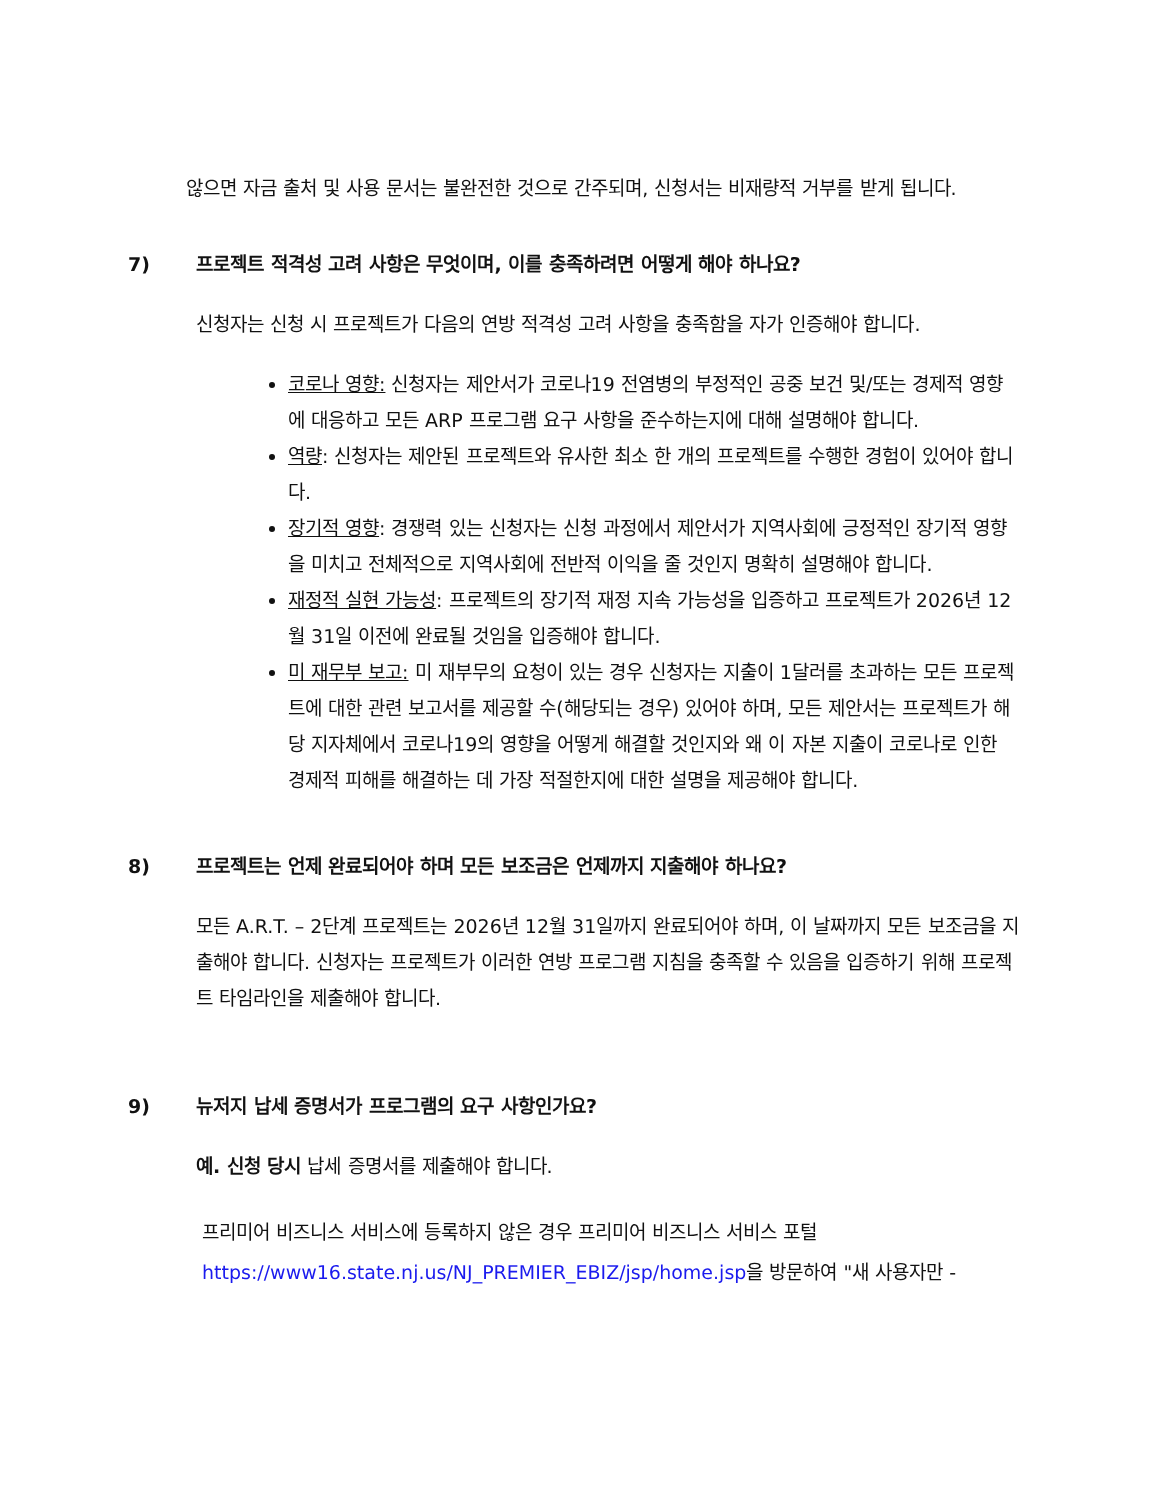않으면 자금 출처 및 사용 문서는 불완전한 것으로 간주되며, 신청서는 비재량적 거부를 받게 됩니다.
7) 프로젝트 적격성 고려 사항은 무엇이며, 이를 충족하려면 어떻게 해야 하나요?
신청자는 신청 시 프로젝트가 다음의 연방 적격성 고려 사항을 충족함을 자가 인증해야 합니다.
코로나 영향: 신청자는 제안서가 코로나19 전염병의 부정적인 공중 보건 및/또는 경제적 영향에 대응하고 모든 ARP 프로그램 요구 사항을 준수하는지에 대해 설명해야 합니다.
역량: 신청자는 제안된 프로젝트와 유사한 최소 한 개의 프로젝트를 수행한 경험이 있어야 합니다.
장기적 영향: 경쟁력 있는 신청자는 신청 과정에서 제안서가 지역사회에 긍정적인 장기적 영향을 미치고 전체적으로 지역사회에 전반적 이익을 줄 것인지 명확히 설명해야 합니다.
재정적 실현 가능성: 프로젝트의 장기적 재정 지속 가능성을 입증하고 프로젝트가 2026년 12월 31일 이전에 완료될 것임을 입증해야 합니다.
미 재무부 보고: 미 재부무의 요청이 있는 경우 신청자는 지출이 1달러를 초과하는 모든 프로젝트에 대한 관련 보고서를 제공할 수(해당되는 경우) 있어야 하며, 모든 제안서는 프로젝트가 해당 지자체에서 코로나19의 영향을 어떻게 해결할 것인지와 왜 이 자본 지출이 코로나로 인한 경제적 피해를 해결하는 데 가장 적절한지에 대한 설명을 제공해야 합니다.
8) 프로젝트는 언제 완료되어야 하며 모든 보조금은 언제까지 지출해야 하나요?
모든 A.R.T. – 2단계 프로젝트는 2026년 12월 31일까지 완료되어야 하며, 이 날짜까지 모든 보조금을 지출해야 합니다. 신청자는 프로젝트가 이러한 연방 프로그램 지침을 충족할 수 있음을 입증하기 위해 프로젝트 타임라인을 제출해야 합니다.
9) 뉴저지 납세 증명서가 프로그램의 요구 사항인가요?
예. 신청 당시 납세 증명서를 제출해야 합니다.
프리미어 비즈니스 서비스에 등록하지 않은 경우 프리미어 비즈니스 서비스 포털https://www16.state.nj.us/NJ_PREMIER_EBIZ/jsp/home.jsp을 방문하여 "새 사용자만 -